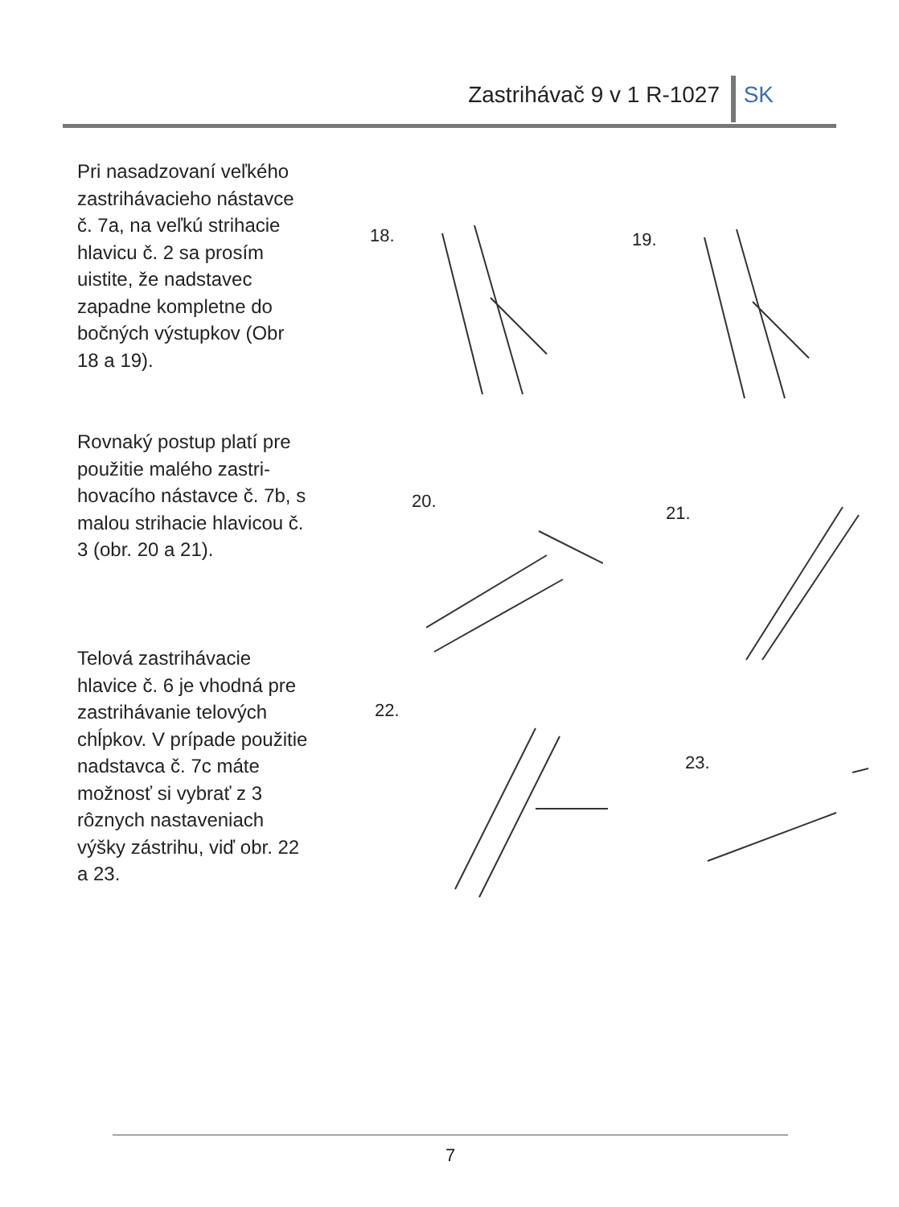Zastrihávač 9 v 1 R-1027 SK
Pri nasadzovaní veľkého zastrihávacieho nástavce č. 7a, na veľkú strihacie hlavicu č. 2 sa prosím uistite, že nadstavec zapadne kompletne do bočných výstupkov (Obr 18 a 19).
Rovnaký postup platí pre použitie malého zastri-hovacího nástavce č. 7b, s malou strihacie hlavicou č. 3 (obr. 20 a 21).
Telová zastrihávacie hlavice č. 6 je vhodná pre zastrihávanie telových chĺpkov. V prípade použitie nadstavca č. 7c máte možnosť si vybrať z 3 rôznych nastaveniach výšky zástrihu, viď obr. 22 a 23.
18. 19.
20.
21.
22.
23.
7